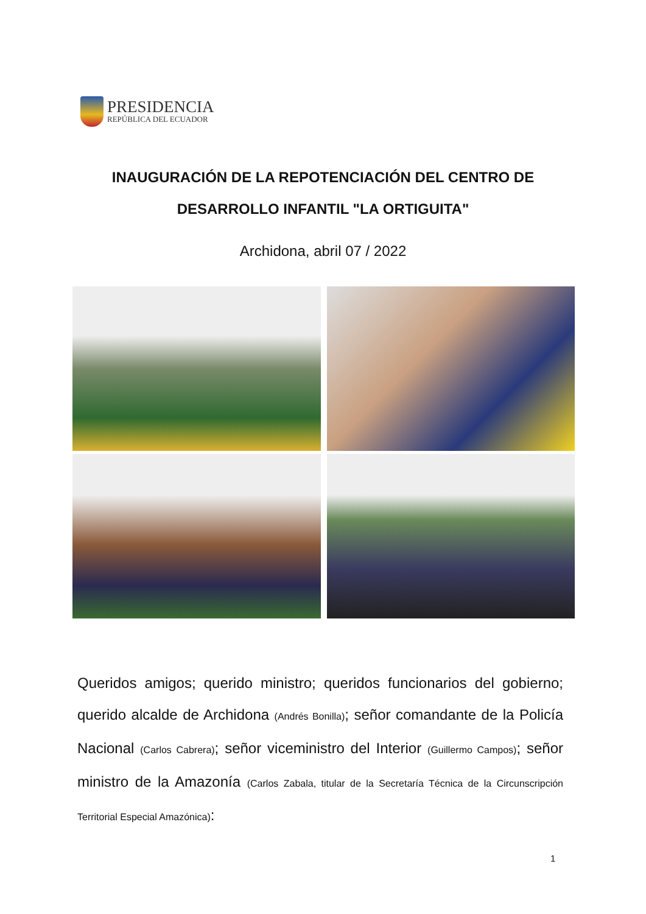PRESIDENCIA
REPÚBLICA DEL ECUADOR
INAUGURACIÓN DE LA REPOTENCIACIÓN DEL CENTRO DE
DESARROLLO INFANTIL "LA ORTIGUITA"
Archidona, abril 07 / 2022
Queridos amigos; querido ministro; queridos funcionarios del gobierno; querido alcalde de Archidona (Andrés Bonilla); señor comandante de la Policía Nacional (Carlos Cabrera); señor viceministro del Interior (Guillermo Campos); señor ministro de la Amazonía (Carlos Zabala, titular de la Secretaría Técnica de la Circunscripción Territorial Especial Amazónica):
1